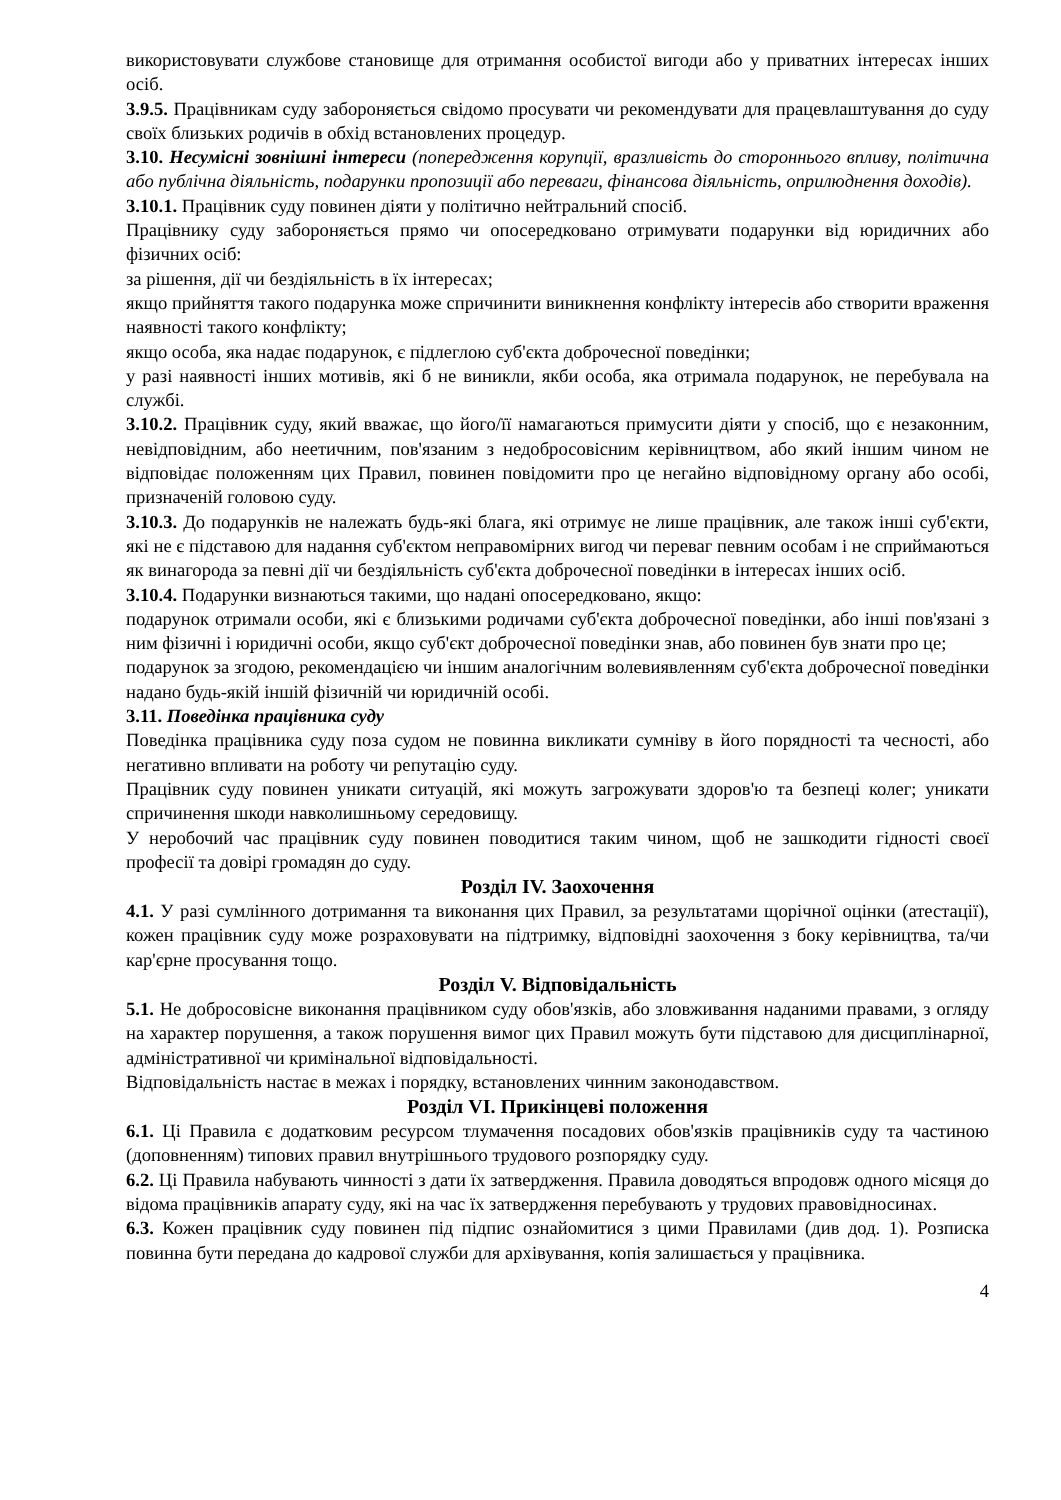використовувати службове становище для отримання особистої вигоди або у приватних інтересах інших осіб.
3.9.5. Працівникам суду забороняється свідомо просувати чи рекомендувати для працевлаштування до суду своїх близьких родичів в обхід встановлених процедур.
3.10. Несумісні зовнішні інтереси (попередження корупції, вразливість до стороннього впливу, політична або публічна діяльність, подарунки пропозиції або переваги, фінансова діяльність, оприлюднення доходів).
3.10.1. Працівник суду повинен діяти у політично нейтральний спосіб.
Працівнику суду забороняється прямо чи опосередковано отримувати подарунки від юридичних або фізичних осіб:
за рішення, дії чи бездіяльність в їх інтересах;
якщо прийняття такого подарунка може спричинити виникнення конфлікту інтересів або створити враження наявності такого конфлікту;
якщо особа, яка надає подарунок, є підлеглою суб'єкта доброчесної поведінки;
у разі наявності інших мотивів, які б не виникли, якби особа, яка отримала подарунок, не перебувала на службі.
3.10.2. Працівник суду, який вважає, що його/її намагаються примусити діяти у спосіб, що є незаконним, невідповідним, або неетичним, пов'язаним з недобросовісним керівництвом, або який іншим чином не відповідає положенням цих Правил, повинен повідомити про це негайно відповідному органу або особі, призначеній головою суду.
3.10.3. До подарунків не належать будь-які блага, які отримує не лише працівник, але також інші суб'єкти, які не є підставою для надання суб'єктом неправомірних вигод чи переваг певним особам і не сприймаються як винагорода за певні дії чи бездіяльність суб'єкта доброчесної поведінки в інтересах інших осіб.
3.10.4. Подарунки визнаються такими, що надані опосередковано, якщо:
подарунок отримали особи, які є близькими родичами суб'єкта доброчесної поведінки, або інші пов'язані з ним фізичні і юридичні особи, якщо суб'єкт доброчесної поведінки знав, або повинен був знати про це;
подарунок за згодою, рекомендацією чи іншим аналогічним волевиявленням суб'єкта доброчесної поведінки надано будь-якій іншій фізичній чи юридичній особі.
3.11. Поведінка працівника суду
Поведінка працівника суду поза судом не повинна викликати сумніву в його порядності та чесності, або негативно впливати на роботу чи репутацію суду.
Працівник суду повинен уникати ситуацій, які можуть загрожувати здоров'ю та безпеці колег; уникати спричинення шкоди навколишньому середовищу.
У неробочий час працівник суду повинен поводитися таким чином, щоб не зашкодити гідності своєї професії та довірі громадян до суду.
Розділ IV. Заохочення
4.1. У разі сумлінного дотримання та виконання цих Правил, за результатами щорічної оцінки (атестації), кожен працівник суду може розраховувати на підтримку, відповідні заохочення з боку керівництва, та/чи кар'єрне просування тощо.
Розділ V. Відповідальність
5.1. Не добросовісне виконання працівником суду обов'язків, або зловживання наданими правами, з огляду на характер порушення, а також порушення вимог цих Правил можуть бути підставою для дисциплінарної, адміністративної чи кримінальної відповідальності.
Відповідальність настає в межах і порядку, встановлених чинним законодавством.
Розділ VI. Прикінцеві положення
6.1. Ці Правила є додатковим ресурсом тлумачення посадових обов'язків працівників суду та частиною (доповненням) типових правил внутрішнього трудового розпорядку суду.
6.2. Ці Правила набувають чинності з дати їх затвердження. Правила доводяться впродовж одного місяця до відома працівників апарату суду, які на час їх затвердження перебувають у трудових правовідносинах.
6.3. Кожен працівник суду повинен під підпис ознайомитися з цими Правилами (див дод. 1). Розписка повинна бути передана до кадрової служби для архівування, копія залишається у працівника.
4